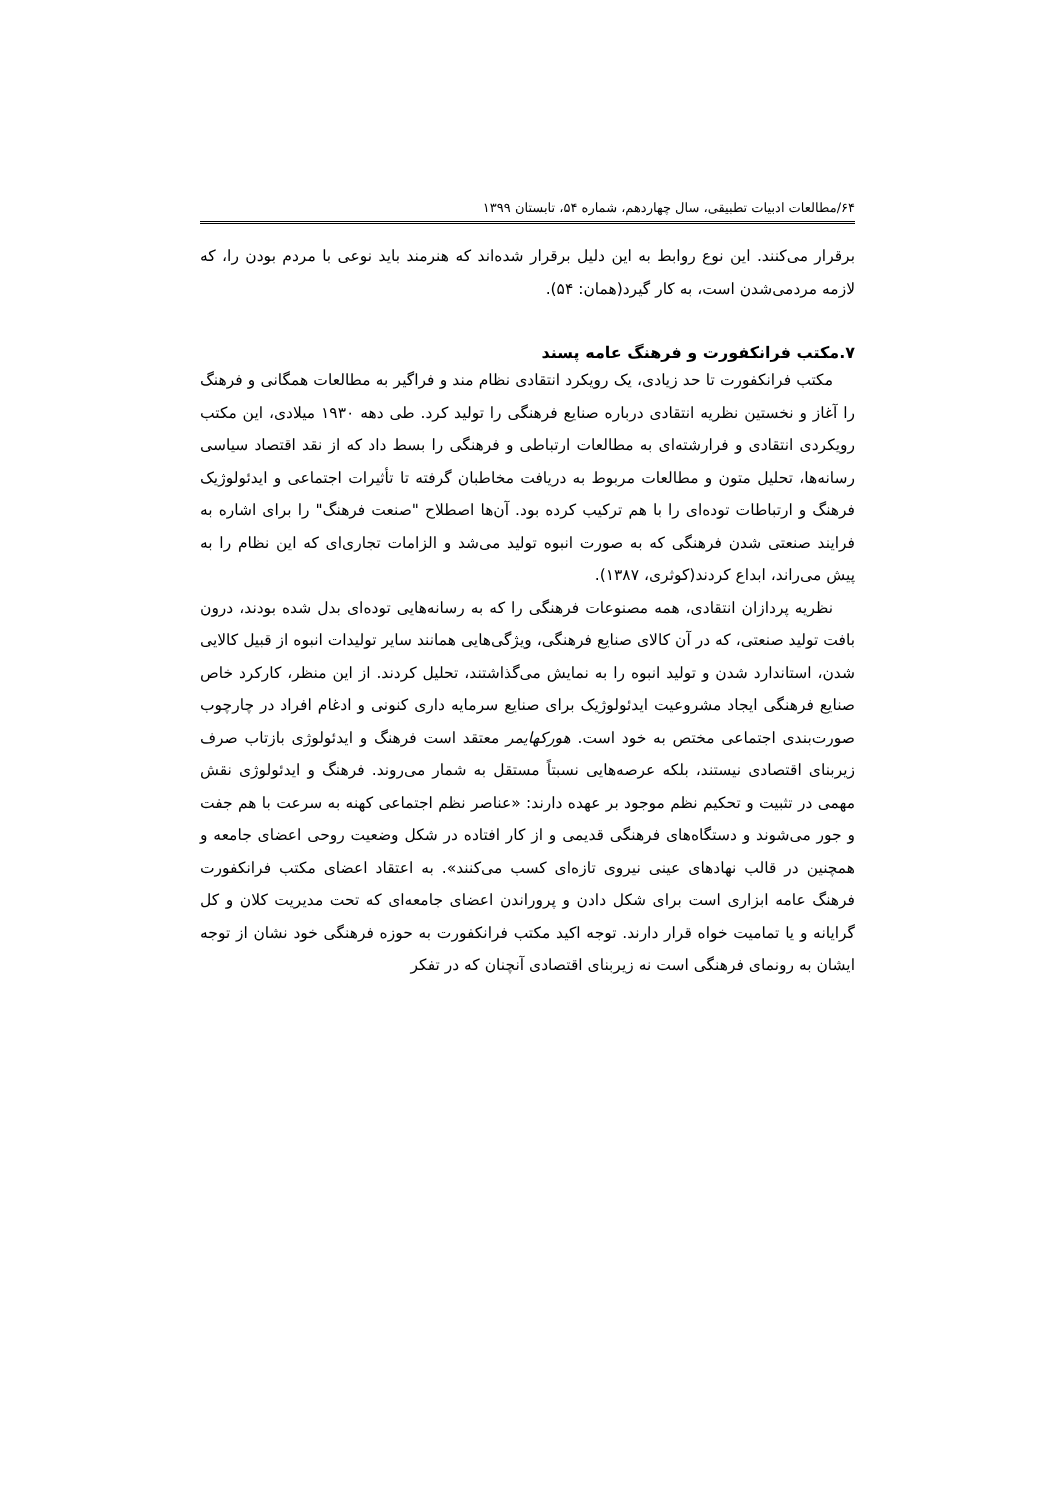۶۴/مطالعات ادبیات تطبیقی، سال چهاردهم، شماره ۵۴، تابستان ۱۳۹۹
برقرار می‌کنند. این نوع روابط به این دلیل برقرار شده‌اند که هنرمند باید نوعی با مردم بودن را، که لازمه مردمی‌شدن است، به کار گیرد(همان: ۵۴).
۷.مکتب فرانکفورت و فرهنگ عامه پسند
مکتب فرانکفورت تا حد زیادی، یک رویکرد انتقادی نظام مند و فراگیر به مطالعات همگانی و فرهنگ را آغاز و نخستین نظریه انتقادی درباره صنایع فرهنگی را تولید کرد. طی دهه ۱۹۳۰ میلادی، این مکتب رویکردی انتقادی و فرارشته‌ای به مطالعات ارتباطی و فرهنگی را بسط داد که از نقد اقتصاد سیاسی رسانه‌ها، تحلیل متون و مطالعات مربوط به دریافت مخاطبان گرفته تا تأثیرات اجتماعی و ایدئولوژیک فرهنگ و ارتباطات توده‌ای را با هم ترکیب کرده بود. آن‌ها اصطلاح "صنعت فرهنگ" را برای اشاره به فرایند صنعتی شدن فرهنگی که به صورت انبوه تولید می‌شد و الزامات تجاری‌ای که این نظام را به پیش می‌راند، ابداع کردند(کوثری، ۱۳۸۷).
نظریه پردازان انتقادی، همه مصنوعات فرهنگی را که به رسانه‌هایی توده‌ای بدل شده بودند، درون بافت تولید صنعتی، که در آن کالای صنایع فرهنگی، ویژگی‌هایی همانند سایر تولیدات انبوه از قبیل کالایی شدن، استاندارد شدن و تولید انبوه را به نمایش می‌گذاشتند، تحلیل کردند. از این منظر، کارکرد خاص صنایع فرهنگی ایجاد مشروعیت ایدئولوژیک برای صنایع سرمایه داری کنونی و ادغام افراد در چارچوب صورت‌بندی اجتماعی مختص به خود است. هورکهایمر معتقد است فرهنگ و ایدئولوژی بازتاب صرف زیربنای اقتصادی نیستند، بلکه عرصه‌هایی نسبتاً مستقل به شمار می‌روند. فرهنگ و ایدئولوژی نقش مهمی در تثبیت و تحکیم نظم موجود بر عهده دارند: «عناصر نظم اجتماعی کهنه به سرعت با هم جفت و جور می‌شوند و دستگاه‌های فرهنگی قدیمی و از کار افتاده در شکل وضعیت روحی اعضای جامعه و همچنین در قالب نهادهای عینی نیروی تازه‌ای کسب می‌کنند». به اعتقاد اعضای مکتب فرانکفورت فرهنگ عامه ابزاری است برای شکل دادن و پروراندن اعضای جامعه‌ای که تحت مدیریت کلان و کل گرایانه و یا تمامیت خواه قرار دارند. توجه اکید مکتب فرانکفورت به حوزه فرهنگی خود نشان از توجه ایشان به رونمای فرهنگی است نه زیربنای اقتصادی آنچنان که در تفکر